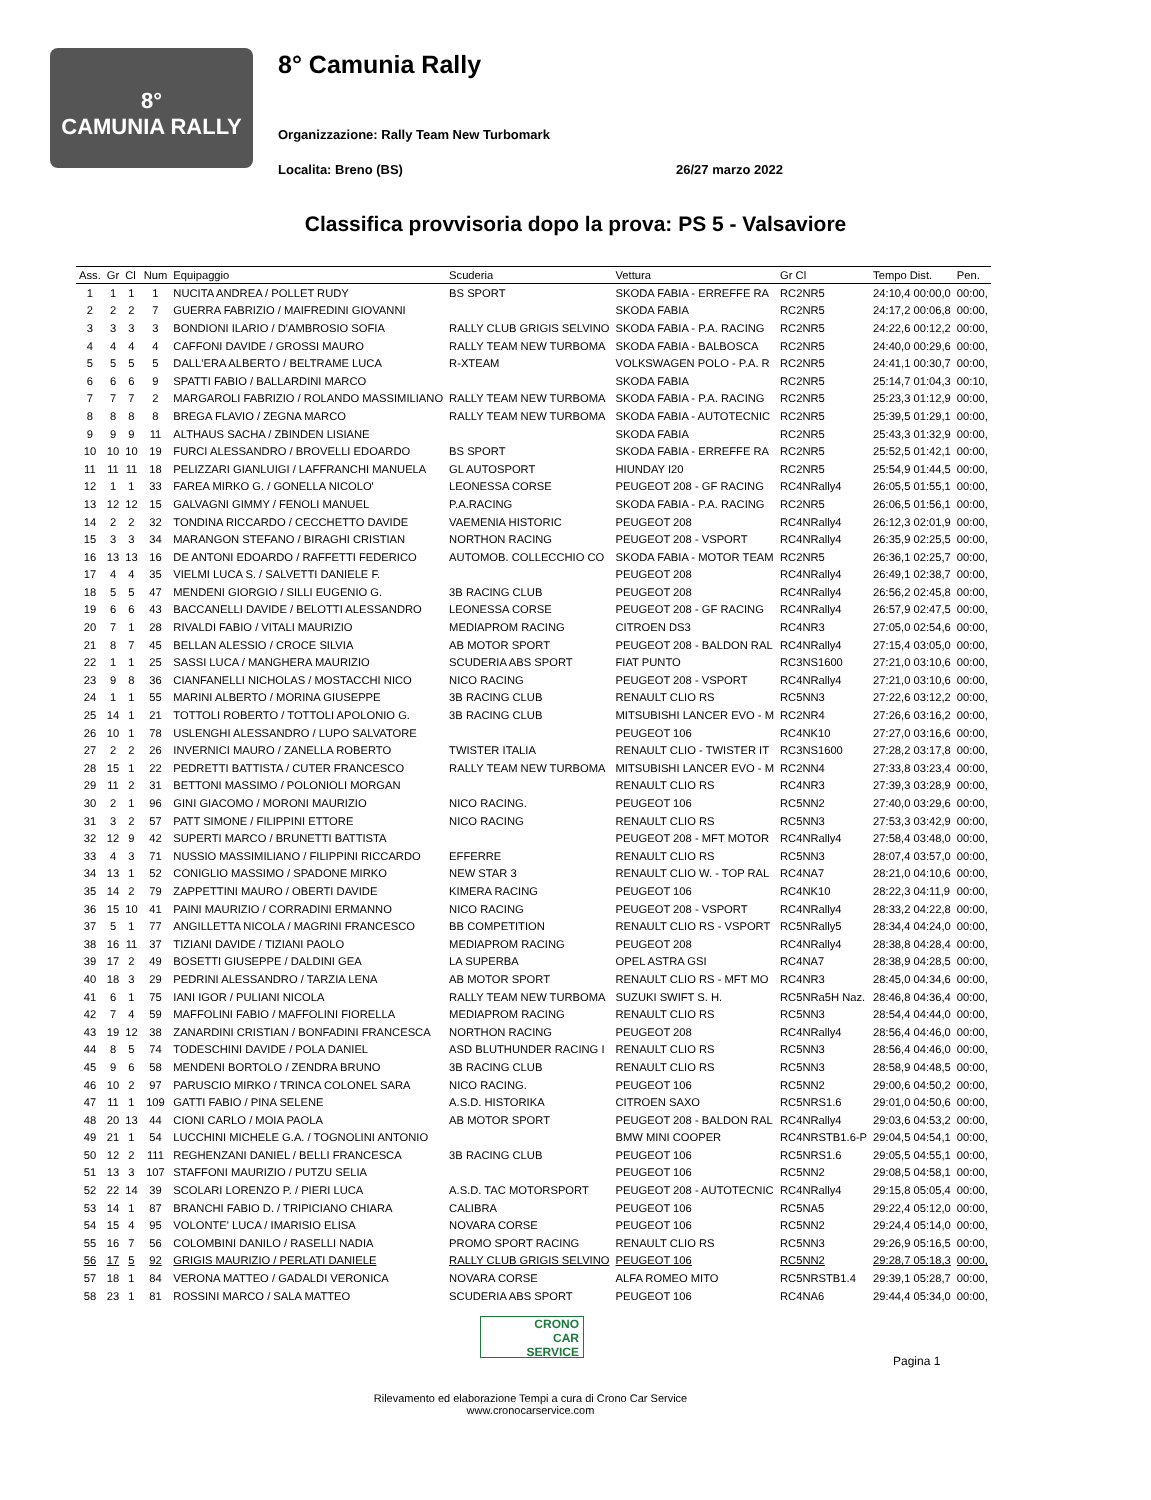8°
CAMUNIA RALLY
8° Camunia Rally
Organizzazione: Rally Team New Turbomark
Localita: Breno (BS) 26/27 marzo 2022
Classifica provvisoria dopo la prova: PS 5 - Valsaviore
| Ass. | Gr | Cl | Num | Equipaggio | Scuderia | Vettura | Gr Cl | Tempo Dist. | Pen. |
| --- | --- | --- | --- | --- | --- | --- | --- | --- | --- |
| 1 | 1 | 1 | 1 | NUCITA ANDREA / POLLET RUDY | BS SPORT | SKODA FABIA - ERREFFE RA | RC2NR5 | 24:10,4 00:00,0 | 00:00, |
| 2 | 2 | 2 | 7 | GUERRA FABRIZIO / MAIFREDINI GIOVANNI | | SKODA FABIA | RC2NR5 | 24:17,2 00:06,8 | 00:00, |
| 3 | 3 | 3 | 3 | BONDIONI ILARIO / D'AMBROSIO SOFIA | RALLY CLUB GRIGIS SELVINO | SKODA FABIA - P.A. RACING | RC2NR5 | 24:22,6 00:12,2 | 00:00, |
| 4 | 4 | 4 | 4 | CAFFONI DAVIDE / GROSSI MAURO | RALLY TEAM NEW TURBOMA | SKODA FABIA - BALBOSCA | RC2NR5 | 24:40,0 00:29,6 | 00:00, |
| 5 | 5 | 5 | 5 | DALL'ERA ALBERTO / BELTRAME LUCA | R-XTEAM | VOLKSWAGEN POLO - P.A. R | RC2NR5 | 24:41,1 00:30,7 | 00:00, |
| 6 | 6 | 6 | 9 | SPATTI FABIO / BALLARDINI MARCO | | SKODA FABIA | RC2NR5 | 25:14,7 01:04,3 | 00:10, |
| 7 | 7 | 7 | 2 | MARGAROLI FABRIZIO / ROLANDO MASSIMILIANO | RALLY TEAM NEW TURBOMA | SKODA FABIA - P.A. RACING | RC2NR5 | 25:23,3 01:12,9 | 00:00, |
| 8 | 8 | 8 | 8 | BREGA FLAVIO / ZEGNA MARCO | RALLY TEAM NEW TURBOMA | SKODA FABIA - AUTOTECNIC | RC2NR5 | 25:39,5 01:29,1 | 00:00, |
| 9 | 9 | 9 | 11 | ALTHAUS SACHA / ZBINDEN LISIANE | | SKODA FABIA | RC2NR5 | 25:43,3 01:32,9 | 00:00, |
| 10 | 10 | 10 | 19 | FURCI ALESSANDRO / BROVELLI EDOARDO | BS SPORT | SKODA FABIA - ERREFFE RA | RC2NR5 | 25:52,5 01:42,1 | 00:00, |
| 11 | 11 | 11 | 18 | PELIZZARI GIANLUIGI / LAFFRANCHI MANUELA | GL AUTOSPORT | HIUNDAY I20 | RC2NR5 | 25:54,9 01:44,5 | 00:00, |
| 12 | 1 | 1 | 33 | FAREA MIRKO G. / GONELLA NICOLO' | LEONESSA CORSE | PEUGEOT 208 - GF RACING | RC4NRally4 | 26:05,5 01:55,1 | 00:00, |
| 13 | 12 | 12 | 15 | GALVAGNI GIMMY / FENOLI MANUEL | P.A.RACING | SKODA FABIA - P.A. RACING | RC2NR5 | 26:06,5 01:56,1 | 00:00, |
| 14 | 2 | 2 | 32 | TONDINA RICCARDO / CECCHETTO DAVIDE | VAEMENIA HISTORIC | PEUGEOT 208 | RC4NRally4 | 26:12,3 02:01,9 | 00:00, |
| 15 | 3 | 3 | 34 | MARANGON STEFANO / BIRAGHI CRISTIAN | NORTHON RACING | PEUGEOT 208 - VSPORT | RC4NRally4 | 26:35,9 02:25,5 | 00:00, |
| 16 | 13 | 13 | 16 | DE ANTONI EDOARDO / RAFFETTI FEDERICO | AUTOMOB. COLLECCHIO CO | SKODA FABIA - MOTOR TEAM | RC2NR5 | 26:36,1 02:25,7 | 00:00, |
| 17 | 4 | 4 | 35 | VIELMI LUCA S. / SALVETTI DANIELE F. | | PEUGEOT 208 | RC4NRally4 | 26:49,1 02:38,7 | 00:00, |
| 18 | 5 | 5 | 47 | MENDENI GIORGIO / SILLI EUGENIO G. | 3B RACING CLUB | PEUGEOT 208 | RC4NRally4 | 26:56,2 02:45,8 | 00:00, |
| 19 | 6 | 6 | 43 | BACCANELLI DAVIDE / BELOTTI ALESSANDRO | LEONESSA CORSE | PEUGEOT 208 - GF RACING | RC4NRally4 | 26:57,9 02:47,5 | 00:00, |
| 20 | 7 | 1 | 28 | RIVALDI FABIO / VITALI MAURIZIO | MEDIAPROM RACING | CITROEN DS3 | RC4NR3 | 27:05,0 02:54,6 | 00:00, |
| 21 | 8 | 7 | 45 | BELLAN ALESSIO / CROCE SILVIA | AB MOTOR SPORT | PEUGEOT 208 - BALDON RAL | RC4NRally4 | 27:15,4 03:05,0 | 00:00, |
| 22 | 1 | 1 | 25 | SASSI LUCA / MANGHERA MAURIZIO | SCUDERIA ABS SPORT | FIAT PUNTO | RC3NS1600 | 27:21,0 03:10,6 | 00:00, |
| 23 | 9 | 8 | 36 | CIANFANELLI NICHOLAS / MOSTACCHI NICO | NICO RACING | PEUGEOT 208 - VSPORT | RC4NRally4 | 27:21,0 03:10,6 | 00:00, |
| 24 | 1 | 1 | 55 | MARINI ALBERTO / MORINA GIUSEPPE | 3B RACING CLUB | RENAULT CLIO RS | RC5NN3 | 27:22,6 03:12,2 | 00:00, |
| 25 | 14 | 1 | 21 | TOTTOLI ROBERTO / TOTTOLI APOLONIO G. | 3B RACING CLUB | MITSUBISHI LANCER EVO - M | RC2NR4 | 27:26,6 03:16,2 | 00:00, |
| 26 | 10 | 1 | 78 | USLENGHI ALESSANDRO / LUPO SALVATORE | | PEUGEOT 106 | RC4NK10 | 27:27,0 03:16,6 | 00:00, |
| 27 | 2 | 2 | 26 | INVERNICI MAURO / ZANELLA ROBERTO | TWISTER ITALIA | RENAULT CLIO - TWISTER IT | RC3NS1600 | 27:28,2 03:17,8 | 00:00, |
| 28 | 15 | 1 | 22 | PEDRETTI BATTISTA / CUTER FRANCESCO | RALLY TEAM NEW TURBOMA | MITSUBISHI LANCER EVO - M | RC2NN4 | 27:33,8 03:23,4 | 00:00, |
| 29 | 11 | 2 | 31 | BETTONI MASSIMO / POLONIOLI MORGAN | | RENAULT CLIO RS | RC4NR3 | 27:39,3 03:28,9 | 00:00, |
| 30 | 2 | 1 | 96 | GINI GIACOMO / MORONI MAURIZIO | NICO RACING. | PEUGEOT 106 | RC5NN2 | 27:40,0 03:29,6 | 00:00, |
| 31 | 3 | 2 | 57 | PATT SIMONE / FILIPPINI ETTORE | NICO RACING | RENAULT CLIO RS | RC5NN3 | 27:53,3 03:42,9 | 00:00, |
| 32 | 12 | 9 | 42 | SUPERTI MARCO / BRUNETTI BATTISTA | | PEUGEOT 208 - MFT MOTOR | RC4NRally4 | 27:58,4 03:48,0 | 00:00, |
| 33 | 4 | 3 | 71 | NUSSIO MASSIMILIANO / FILIPPINI RICCARDO | EFFERRE | RENAULT CLIO RS | RC5NN3 | 28:07,4 03:57,0 | 00:00, |
| 34 | 13 | 1 | 52 | CONIGLIO MASSIMO / SPADONE MIRKO | NEW STAR 3 | RENAULT CLIO W. - TOP RAL | RC4NA7 | 28:21,0 04:10,6 | 00:00, |
| 35 | 14 | 2 | 79 | ZAPPETTINI MAURO / OBERTI DAVIDE | KIMERA RACING | PEUGEOT 106 | RC4NK10 | 28:22,3 04:11,9 | 00:00, |
| 36 | 15 | 10 | 41 | PAINI MAURIZIO / CORRADINI ERMANNO | NICO RACING | PEUGEOT 208 - VSPORT | RC4NRally4 | 28:33,2 04:22,8 | 00:00, |
| 37 | 5 | 1 | 77 | ANGILLETTA NICOLA / MAGRINI FRANCESCO | BB COMPETITION | RENAULT CLIO RS - VSPORT | RC5NRally5 | 28:34,4 04:24,0 | 00:00, |
| 38 | 16 | 11 | 37 | TIZIANI DAVIDE / TIZIANI PAOLO | MEDIAPROM RACING | PEUGEOT 208 | RC4NRally4 | 28:38,8 04:28,4 | 00:00, |
| 39 | 17 | 2 | 49 | BOSETTI GIUSEPPE / DALDINI GEA | LA SUPERBA | OPEL ASTRA GSI | RC4NA7 | 28:38,9 04:28,5 | 00:00, |
| 40 | 18 | 3 | 29 | PEDRINI ALESSANDRO / TARZIA LENA | AB MOTOR SPORT | RENAULT CLIO RS - MFT MO | RC4NR3 | 28:45,0 04:34,6 | 00:00, |
| 41 | 6 | 1 | 75 | IANI IGOR / PULIANI NICOLA | RALLY TEAM NEW TURBOMA | SUZUKI SWIFT S. H. | RC5NRa5H Naz. | 28:46,8 04:36,4 | 00:00, |
| 42 | 7 | 4 | 59 | MAFFOLINI FABIO / MAFFOLINI FIORELLA | MEDIAPROM RACING | RENAULT CLIO RS | RC5NN3 | 28:54,4 04:44,0 | 00:00, |
| 43 | 19 | 12 | 38 | ZANARDINI CRISTIAN / BONFADINI FRANCESCA | NORTHON RACING | PEUGEOT 208 | RC4NRally4 | 28:56,4 04:46,0 | 00:00, |
| 44 | 8 | 5 | 74 | TODESCHINI DAVIDE / POLA DANIEL | ASD BLUTHUNDER RACING I | RENAULT CLIO RS | RC5NN3 | 28:56,4 04:46,0 | 00:00, |
| 45 | 9 | 6 | 58 | MENDENI BORTOLO / ZENDRA BRUNO | 3B RACING CLUB | RENAULT CLIO RS | RC5NN3 | 28:58,9 04:48,5 | 00:00, |
| 46 | 10 | 2 | 97 | PARUSCIO MIRKO / TRINCA COLONEL SARA | NICO RACING. | PEUGEOT 106 | RC5NN2 | 29:00,6 04:50,2 | 00:00, |
| 47 | 11 | 1 | 109 | GATTI FABIO / PINA SELENE | A.S.D. HISTORIKA | CITROEN SAXO | RC5NRS1.6 | 29:01,0 04:50,6 | 00:00, |
| 48 | 20 | 13 | 44 | CIONI CARLO / MOIA PAOLA | AB MOTOR SPORT | PEUGEOT 208 - BALDON RAL | RC4NRally4 | 29:03,6 04:53,2 | 00:00, |
| 49 | 21 | 1 | 54 | LUCCHINI MICHELE G.A. / TOGNOLINI ANTONIO | | BMW MINI COOPER | RC4NRSTB1.6-P | 29:04,5 04:54,1 | 00:00, |
| 50 | 12 | 2 | 111 | REGHENZANI DANIEL / BELLI FRANCESCA | 3B RACING CLUB | PEUGEOT 106 | RC5NRS1.6 | 29:05,5 04:55,1 | 00:00, |
| 51 | 13 | 3 | 107 | STAFFONI MAURIZIO / PUTZU SELIA | | PEUGEOT 106 | RC5NN2 | 29:08,5 04:58,1 | 00:00, |
| 52 | 22 | 14 | 39 | SCOLARI LORENZO P. / PIERI LUCA | A.S.D. TAC MOTORSPORT | PEUGEOT 208 - AUTOTECNIC | RC4NRally4 | 29:15,8 05:05,4 | 00:00, |
| 53 | 14 | 1 | 87 | BRANCHI FABIO D. / TRIPICIANO CHIARA | CALIBRA | PEUGEOT 106 | RC5NA5 | 29:22,4 05:12,0 | 00:00, |
| 54 | 15 | 4 | 95 | VOLONTE' LUCA / IMARISIO ELISA | NOVARA CORSE | PEUGEOT 106 | RC5NN2 | 29:24,4 05:14,0 | 00:00, |
| 55 | 16 | 7 | 56 | COLOMBINI DANILO / RASELLI NADIA | PROMO SPORT RACING | RENAULT CLIO RS | RC5NN3 | 29:26,9 05:16,5 | 00:00, |
| 56 | 17 | 5 | 92 | GRIGIS MAURIZIO / PERLATI DANIELE | RALLY CLUB GRIGIS SELVINO | PEUGEOT 106 | RC5NN2 | 29:28,7 05:18,3 | 00:00, |
| 57 | 18 | 1 | 84 | VERONA MATTEO / GADALDI VERONICA | NOVARA CORSE | ALFA ROMEO MITO | RC5NRSTB1.4 | 29:39,1 05:28,7 | 00:00, |
| 58 | 23 | 1 | 81 | ROSSINI MARCO / SALA MATTEO | SCUDERIA ABS SPORT | PEUGEOT 106 | RC4NA6 | 29:44,4 05:34,0 | 00:00, |
CRONO
CAR
SERVICE
Pagina 1
Rilevamento ed elaborazione Tempi a cura di Crono Car Service
www.cronocarservice.com